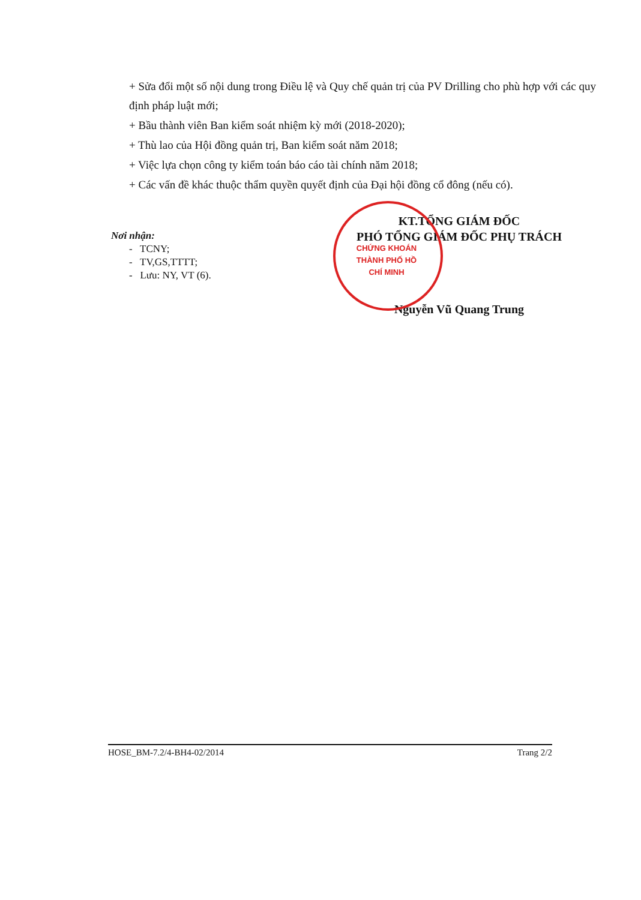+ Sửa đổi một số nội dung trong Điều lệ và Quy chế quản trị của PV Drilling cho phù hợp với các quy định pháp luật mới;
+ Bầu thành viên Ban kiểm soát nhiệm kỳ mới (2018-2020);
+ Thù lao của Hội đồng quản trị, Ban kiểm soát năm 2018;
+ Việc lựa chọn công ty kiểm toán báo cáo tài chính năm 2018;
+ Các vấn đề khác thuộc thẩm quyền quyết định của Đại hội đồng cổ đông (nếu có).
Nơi nhận:
- TCNY;
- TV,GS,TTTT;
- Lưu: NY, VT (6).
CHỨNG KHOÁN THÀNH PHỐ HỒ CHÍ MINH
KT.TỔNG GIÁM ĐỐC
PHÓ TỔNG GIÁM ĐỐC PHỤ TRÁCH
Nguyễn Vũ Quang Trung
HOSE_BM-7.2/4-BH4-02/2014 Trang 2/2